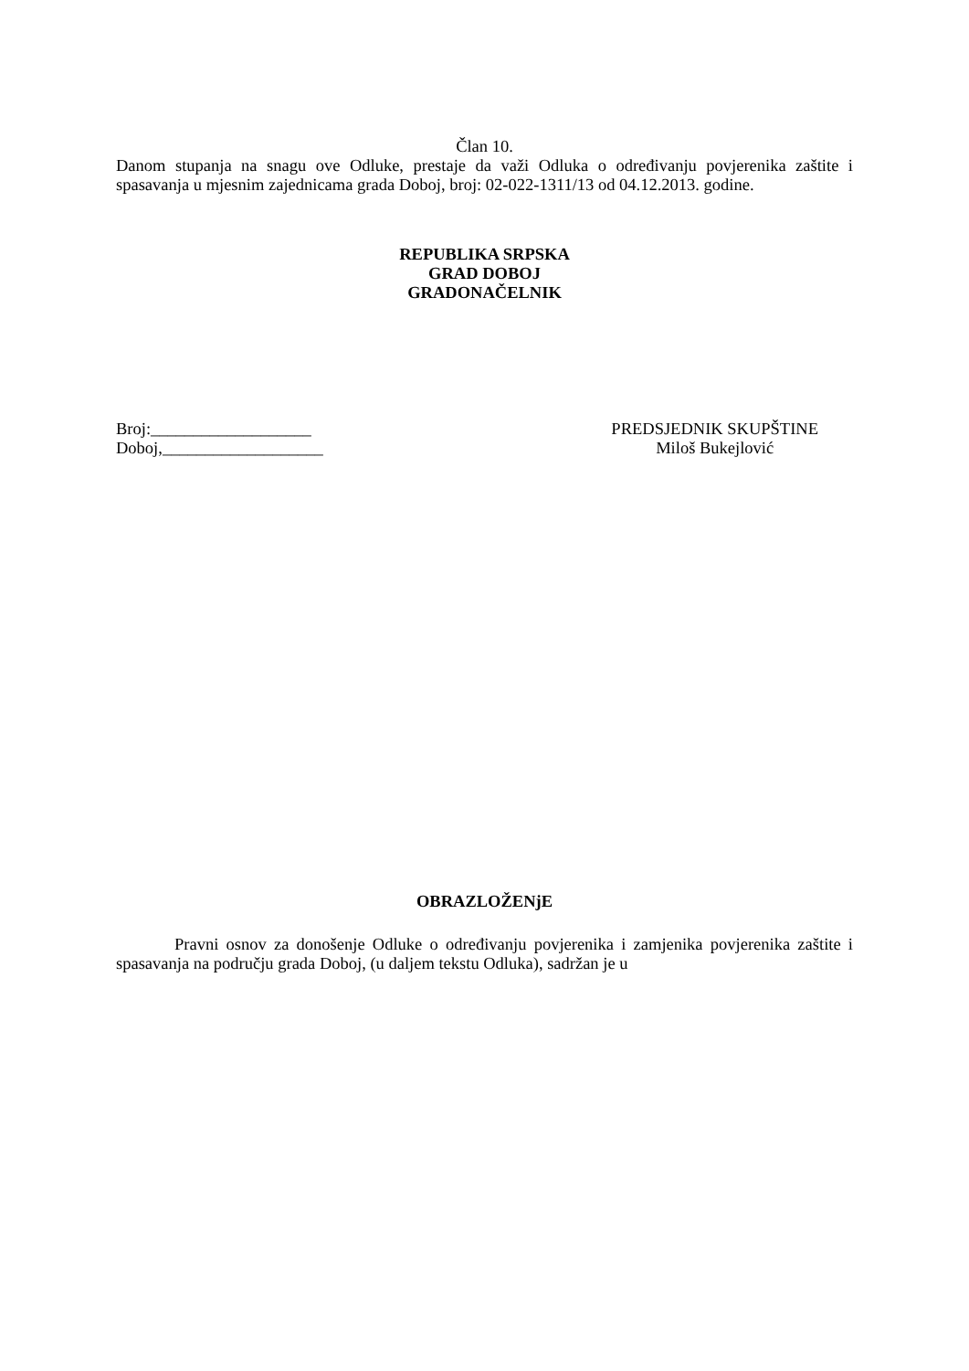Član 10.
Danom stupanja na snagu ove Odluke, prestaje da važi Odluka o određivanju povjerenika zaštite i spasavanja u mjesnim zajednicama grada Doboj, broj: 02-022-1311/13 od 04.12.2013. godine.
REPUBLIKA SRPSKA
GRAD DOBOJ
GRADONAČELNIK
Broj:___________________
Doboj,___________________
PREDSJEDNIK SKUPŠTINE
Miloš Bukejlović
OBRAZLOŽENjE
Pravni osnov za donošenje Odluke o određivanju povjerenika i zamjenika povjerenika zaštite i spasavanja na području grada Doboj, (u daljem tekstu Odluka), sadržan je u